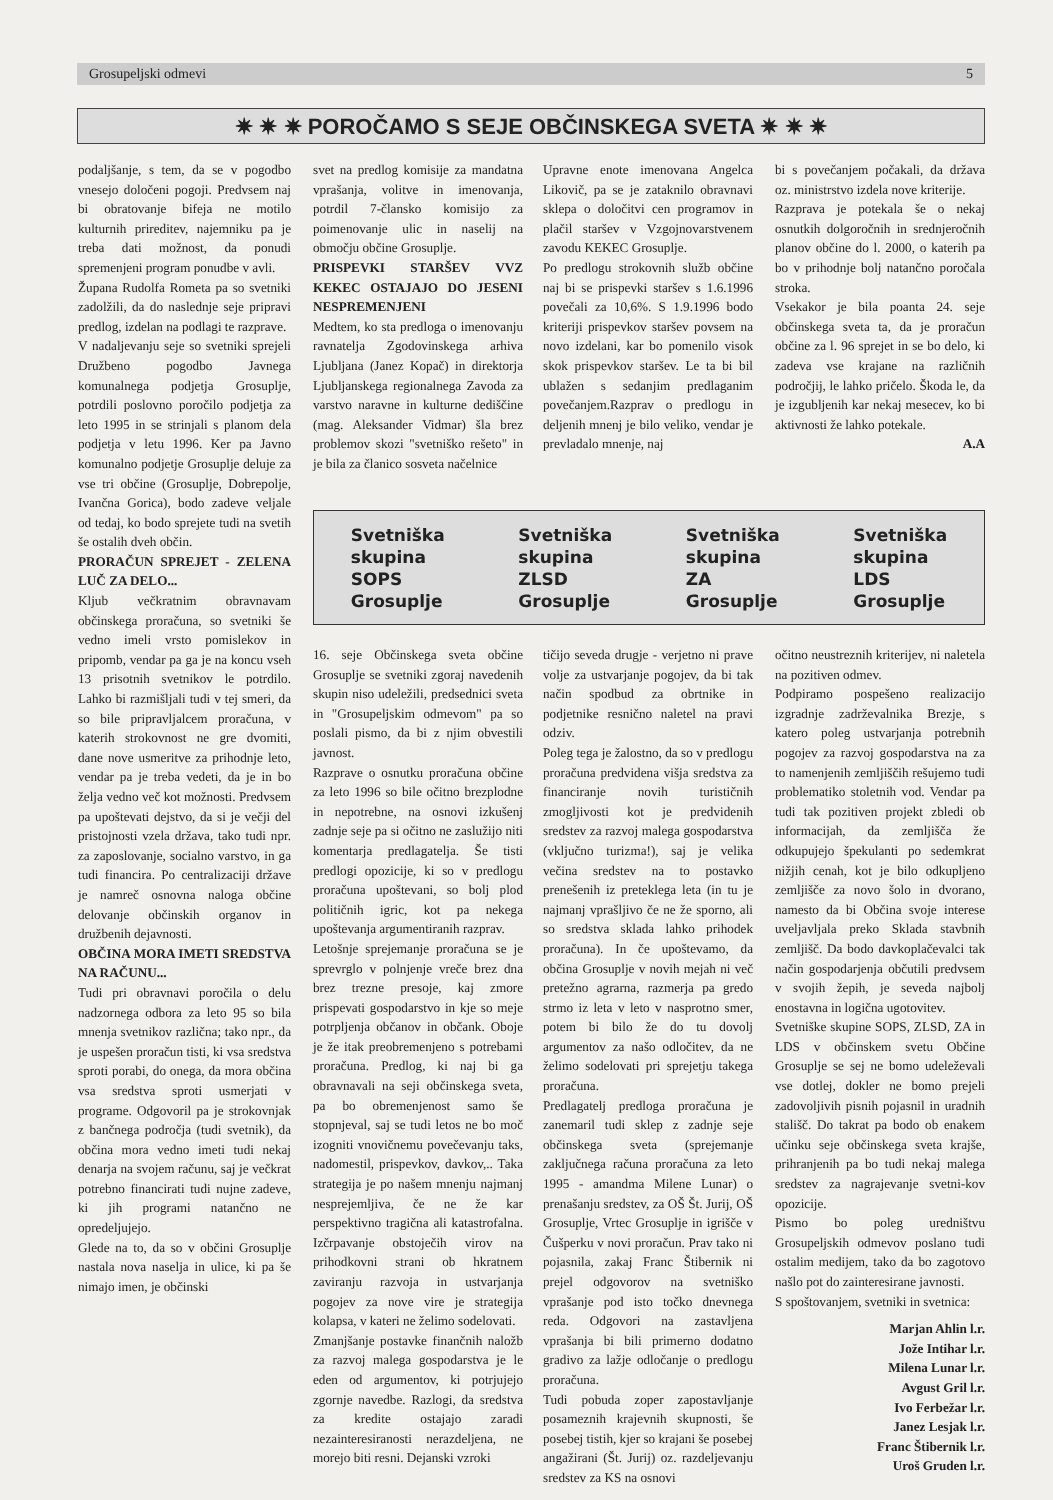Grosupeljski odmevi 5
✷ ✷ ✷ POROČAMO S SEJE OBČINSKEGA SVETA ✷ ✷ ✷
podaljšanje, s tem, da se v pogodbo vnesejo določeni pogoji. Predvsem naj bi obratovanje bifeja ne motilo kulturnih prireditev, najemniku pa je treba dati možnost, da ponudi spremenjeni program ponudbe v avli.
Župana Rudolfa Rometa pa so svetniki zadolžili, da do naslednje seje pripravi predlog, izdelan na podlagi te razprave.
V nadaljevanju seje so svetniki sprejeli Družbeno pogodbo Javnega komunalnega podjetja Grosuplje, potrdili poslovno poročilo podjetja za leto 1995 in se strinjali s planom dela podjetja v letu 1996. Ker pa Javno komunalno podjetje Grosuplje deluje za vse tri občine (Grosuplje, Dobrepolje, Ivančna Gorica), bodo zadeve veljale od tedaj, ko bodo sprejete tudi na svetih še ostalih dveh občin.
PRORAČUN SPREJET - ZELENA LUČ ZA DELO...
Kljub večkratnim obravnavam občinskega proračuna, so svetniki še vedno imeli vrsto pomislekov in pripomb, vendar pa ga je na koncu vseh 13 prisotnih svetnikov le potrdilo. Lahko bi razmišljali tudi v tej smeri, da so bile pripravljalcem proračuna, v katerih strokovnost ne gre dvomiti, dane nove usmeritve za prihodnje leto, vendar pa je treba vedeti, da je in bo želja vedno več kot možnosti. Predvsem pa upoštevati dejstvo, da si je večji del pristojnosti vzela država, tako tudi npr. za zaposlovanje, socialno varstvo, in ga tudi financira. Po centralizaciji države je namreč osnovna naloga občine delovanje občinskih organov in družbenih dejavnosti.
OBČINA MORA IMETI SREDSTVA NA RAČUNU...
Tudi pri obravnavi poročila o delu nadzornega odbora za leto 95 so bila mnenja svetnikov različna; tako npr., da je uspešen proračun tisti, ki vsa sredstva sproti porabi, do onega, da mora občina vsa sredstva sproti usmerjati v programe. Odgovoril pa je strokovnjak z bančnega področja (tudi svetnik), da občina mora vedno imeti tudi nekaj denarja na svojem računu, saj je večkrat potrebno financirati tudi nujne zadeve, ki jih programi natančno ne opredeljujejo.
Glede na to, da so v občini Grosuplje nastala nova naselja in ulice, ki pa še nimajo imen, je občinski
svet na predlog komisije za mandatna vprašanja, volitve in imenovanja, potrdil 7-člansko komisijo za poimenovanje ulic in naselij na območju občine Grosuplje.
PRISPEVKI STARŠEV VVZ KEKEC OSTAJAJO DO JESENI NESPREMENJENI
Medtem, ko sta predloga o imenovanju ravnatelja Zgodovinskega arhiva Ljubljana (Janez Kopač) in direktorja Ljubljanskega regionalnega Zavoda za varstvo naravne in kulturne dediščine (mag. Aleksander Vidmar) šla brez problemov skozi "svetniško rešeto" in je bila za članico sosveta načelnice
Upravne enote imenovana Angelca Likovič, pa se je zataknilo obravnavi sklepa o določitvi cen programov in plačil staršev v Vzgojnovarstvenem zavodu KEKEC Grosuplje.
Po predlogu strokovnih služb občine naj bi se prispevki staršev s 1.6.1996 povečali za 10,6%. S 1.9.1996 bodo kriteriji prispevkov staršev povsem na novo izdelani, kar bo pomenilo visok skok prispevkov staršev. Le ta bi bil ublažen s sedanjim predlaganim povečanjem.Razprav o predlogu in deljenih mnenj je bilo veliko, vendar je prevladalo mnenje, naj
bi s povečanjem počakali, da država oz. ministrstvo izdela nove kriterije.
Razprava je potekala še o nekaj osnutkih dolgoročnih in srednjeročnih planov občine do l. 2000, o katerih pa bo v prihodnje bolj natančno poročala stroka.
Vsekakor je bila poanta 24. seje občinskega sveta ta, da je proračun občine za l. 96 sprejet in se bo delo, ki zadeva vse krajane na različnih področjij, le lahko pričelo. Škoda le, da je izgubljenih kar nekaj mesecev, ko bi aktivnosti že lahko potekale.
A.A
Svetniška
skupina
SOPS
Grosuplje
Svetniška
skupina
ZLSD
Grosuplje
Svetniška
skupina
ZA
Grosuplje
Svetniška
skupina
LDS
Grosuplje
16. seje Občinskega sveta občine Grosuplje se svetniki zgoraj navedenih skupin niso udeležili, predsednici sveta in "Grosupeljskim odmevom" pa so poslali pismo, da bi z njim obvestili javnost.
Razprave o osnutku proračuna občine za leto 1996 so bile očitno brezplodne in nepotrebne, na osnovi izkušenj zadnje seje pa si očitno ne zaslužijo niti komentarja predlagatelja. Še tisti predlogi opozicije, ki so v predlogu proračuna upoštevani, so bolj plod političnih igric, kot pa nekega upoštevanja argumentiranih razprav.
Letošnje sprejemanje proračuna se je sprevrglo v polnjenje vreče brez dna brez trezne presoje, kaj zmore prispevati gospodarstvo in kje so meje potrpljenja občanov in občank. Oboje je že itak preobremenjeno s potrebami proračuna. Predlog, ki naj bi ga obravnavali na seji občinskega sveta, pa bo obremenjenost samo še stopnjeval, saj se tudi letos ne bo moč izogniti vnovičnemu povečevanju taks, nadomestil, prispevkov, davkov,.. Taka strategija je po našem mnenju najmanj nesprejemljiva, če ne že kar perspektivno tragična ali katastrofalna. Izčrpavanje obstoječih virov na prihodkovni strani ob hkratnem zaviranju razvoja in ustvarjanja pogojev za nove vire je strategija kolapsa, v kateri ne želimo sodelovati.
Zmanjšanje postavke finančnih naložb za razvoj malega gospodarstva je le eden od argumentov, ki potrjujejo zgornje navedbe. Razlogi, da sredstva za kredite ostajajo zaradi nezainteresiranosti nerazdeljena, ne morejo biti resni. Dejanski vzroki
tičijo seveda drugje - verjetno ni prave volje za ustvarjanje pogojev, da bi tak način spodbud za obrtnike in podjetnike resnično naletel na pravi odziv.
Poleg tega je žalostno, da so v predlogu proračuna predvidena višja sredstva za financiranje novih turističnih zmogljivosti kot je predvidenih sredstev za razvoj malega gospodarstva (vključno turizma!), saj je velika večina sredstev na to postavko prenešenih iz preteklega leta (in tu je najmanj vprašljivo če ne že sporno, ali so sredstva sklada lahko prihodek proračuna). In če upoštevamo, da občina Grosuplje v novih mejah ni več pretežno agrarna, razmerja pa gredo strmo iz leta v leto v nasprotno smer, potem bi bilo že do tu dovolj argumentov za našo odločitev, da ne želimo sodelovati pri sprejetju takega proračuna.
Predlagatelj predloga proračuna je zanemaril tudi sklep z zadnje seje občinskega sveta (sprejemanje zaključnega računa proračuna za leto 1995 - amandma Milene Lunar) o prenašanju sredstev, za OŠ Št. Jurij, OŠ Grosuplje, Vrtec Grosuplje in igrišče v Čušperku v novi proračun. Prav tako ni pojasnila, zakaj Franc Štibernik ni prejel odgovorov na svetniško vprašanje pod isto točko dnevnega reda. Odgovori na zastavljena vprašanja bi bili primerno dodatno gradivo za lažje odločanje o predlogu proračuna.
Tudi pobuda zoper zapostavljanje posameznih krajevnih skupnosti, še posebej tistih, kjer so krajani še posebej angažirani (Št. Jurij) oz. razdeljevanju sredstev za KS na osnovi
očitno neustreznih kriterijev, ni naletela na pozitiven odmev.
Podpiramo pospešeno realizacijo izgradnje zadrževalnika Brezje, s katero poleg ustvarjanja potrebnih pogojev za razvoj gospodarstva na za to namenjenih zemljiščih rešujemo tudi problematiko stoletnih vod. Vendar pa tudi tak pozitiven projekt zbledi ob informacijah, da zemljišča že odkupujejo špekulanti po sedemkrat nižjih cenah, kot je bilo odkupljeno zemljišče za novo šolo in dvorano, namesto da bi Občina svoje interese uveljavljala preko Sklada stavbnih zemljišč. Da bodo davkoplačevalci tak način gospodarjenja občutili predvsem v svojih žepih, je seveda najbolj enostavna in logična ugotovitev.
Svetniške skupine SOPS, ZLSD, ZA in LDS v občinskem svetu Občine Grosuplje se sej ne bomo udeleževali vse dotlej, dokler ne bomo prejeli zadovoljivih pisnih pojasnil in uradnih stališč. Do takrat pa bodo ob enakem učinku seje občinskega sveta krajše, prihranjenih pa bo tudi nekaj malega sredstev za nagrajevanje svetni-kov opozicije.
Pismo bo poleg uredništvu Grosupeljskih odmevov poslano tudi ostalim medijem, tako da bo zagotovo našlo pot do zainteresirane javnosti.
S spoštovanjem, svetniki in svetnica:
Marjan Ahlin l.r.
Jože Intihar l.r.
Milena Lunar l.r.
Avgust Gril l.r.
Ivo Ferbežar l.r.
Janez Lesjak l.r.
Franc Štibernik l.r.
Uroš Gruden l.r.